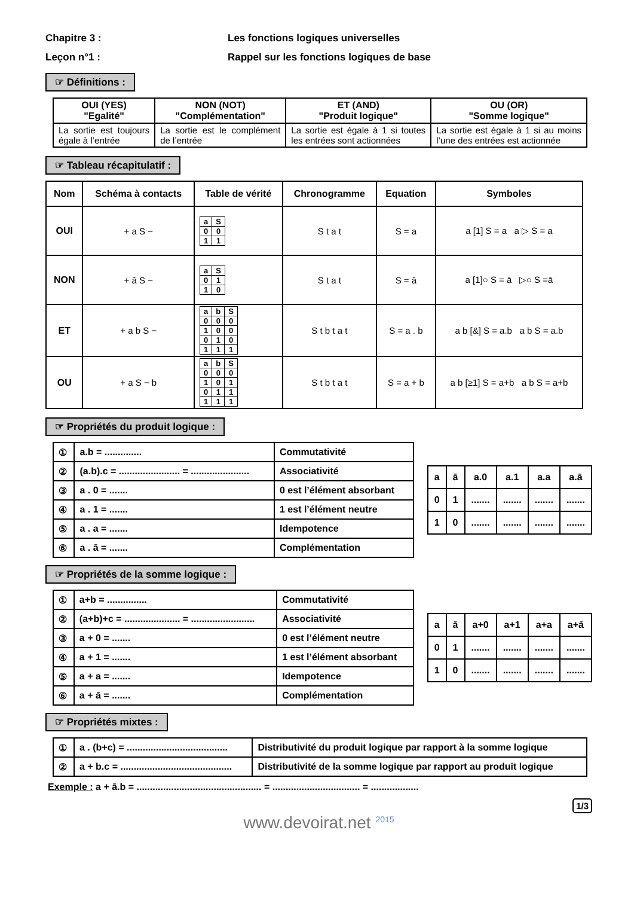Chapitre 3 : Les fonctions logiques universelles
Leçon n°1 : Rappel sur les fonctions logiques de base
☞ Définitions :
| OUI (YES) "Egalité" | NON (NOT) "Complémentation" | ET (AND) "Produit logique" | OU (OR) "Somme logique" |
| --- | --- | --- | --- |
| La sortie est toujours égale à l’entrée | La sortie est le complément de l’entrée | La sortie est égale à 1 si toutes les entrées sont actionnées | La sortie est égale à 1 si au moins l’une des entrées est actionnée |
☞ Tableau récapitulatif :
| Nom | Schéma à contacts | Table de vérité | Chronogramme | Equation | Symboles |
| --- | --- | --- | --- | --- | --- |
| OUI | + a S − | / a / S / / 0 / 0 / / 1 / 1 / | S t a t | S = a | a [1] S = a a ▷ S = a |
| NON | + ā S − | / a / S / / 0 / 1 / / 1 / 0 / | S t a t | S = ā | a [1]○ S = ā ▷○ S =ā |
| ET | + a b S − | / a / b / S / / 0 / 0 / 0 / / 1 / 0 / 0 / / 0 / 1 / 0 / / 1 / 1 / 1 / | S t b t a t | S = a . b | a b [&] S = a.b a b S = a.b |
| OU | + a S − b | / a / b / S / / 0 / 0 / 0 / / 1 / 0 / 1 / / 0 / 1 / 1 / / 1 / 1 / 1 / | S t b t a t | S = a + b | a b [≥1] S = a+b a b S = a+b |
☞ Propriétés du produit logique :
| ① | a.b = .............. | Commutativité |
| ② | (a.b).c = ....................... = ...................... | Associativité |
| ③ | a . 0 = ....... | 0 est l’élément absorbant |
| ④ | a . 1 = ....... | 1 est l’élément neutre |
| ⑤ | a . a = ....... | Idempotence |
| ⑥ | a . ā = ....... | Complémentation |
| a | ā | a.0 | a.1 | a.a | a.ā |
| 0 | 1 | ....... | ....... | ....... | ....... |
| 1 | 0 | ....... | ....... | ....... | ....... |
☞ Propriétés de la somme logique :
| ① | a+b = ............... | Commutativité |
| ② | (a+b)+c = ..................... = ........................ | Associativité |
| ③ | a + 0 = ....... | 0 est l’élément neutre |
| ④ | a + 1 = ....... | 1 est l’élément absorbant |
| ⑤ | a + a = ....... | Idempotence |
| ⑥ | a + ā = ....... | Complémentation |
| a | ā | a+0 | a+1 | a+a | a+ā |
| 0 | 1 | ....... | ....... | ....... | ....... |
| 1 | 0 | ....... | ....... | ....... | ....... |
☞ Propriétés mixtes :
| ① | a . (b+c) = ...................................... | Distributivité du produit logique par rapport à la somme logique |
| ② | a + b.c = .......................................... | Distributivité de la somme logique par rapport au produit logique |
Exemple : a + ā.b = ............................................... = ................................. = ..................
1/3
www.devoirat.net <sup>2015</sup>